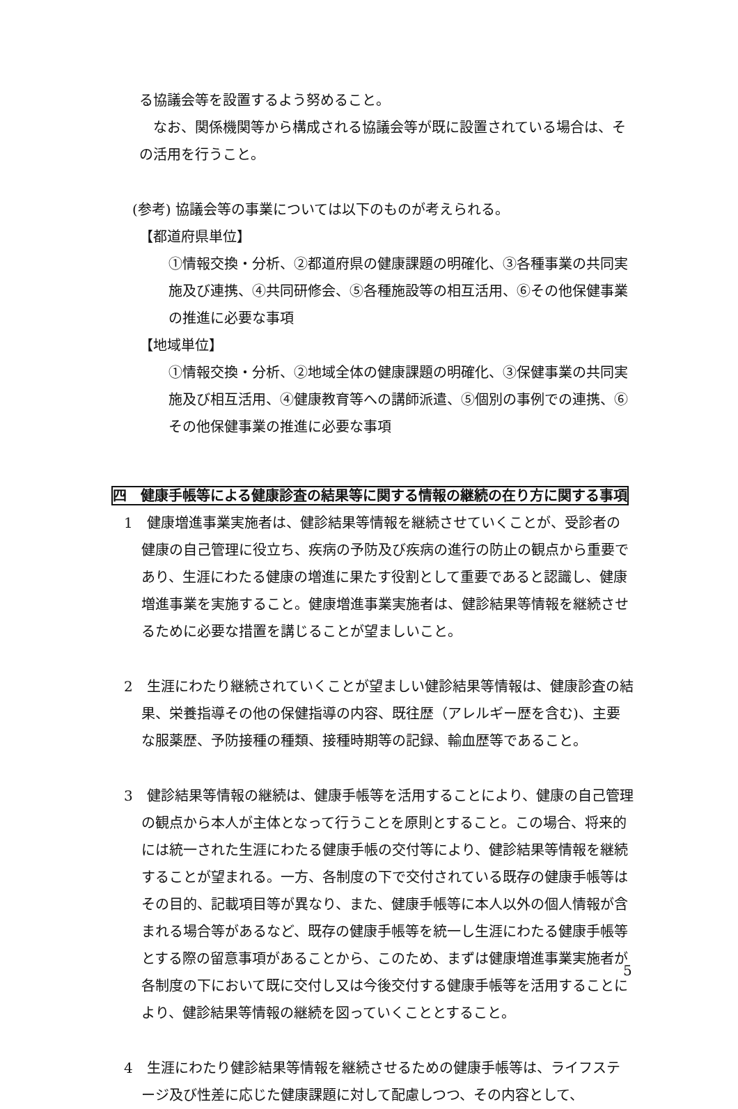る協議会等を設置するよう努めること。
なお、関係機関等から構成される協議会等が既に設置されている場合は、その活用を行うこと。
(参考) 協議会等の事業については以下のものが考えられる。
【都道府県単位】
①情報交換・分析、②都道府県の健康課題の明確化、③各種事業の共同実施及び連携、④共同研修会、⑤各種施設等の相互活用、⑥その他保健事業の推進に必要な事項
【地域単位】
①情報交換・分析、②地域全体の健康課題の明確化、③保健事業の共同実施及び相互活用、④健康教育等への講師派遣、⑤個別の事例での連携、⑥その他保健事業の推進に必要な事項
四　健康手帳等による健康診査の結果等に関する情報の継続の在り方に関する事項
1　健康増進事業実施者は、健診結果等情報を継続させていくことが、受診者の健康の自己管理に役立ち、疾病の予防及び疾病の進行の防止の観点から重要であり、生涯にわたる健康の増進に果たす役割として重要であると認識し、健康増進事業を実施すること。健康増進事業実施者は、健診結果等情報を継続させるために必要な措置を講じることが望ましいこと。
2　生涯にわたり継続されていくことが望ましい健診結果等情報は、健康診査の結果、栄養指導その他の保健指導の内容、既往歴（アレルギー歴を含む)、主要な服薬歴、予防接種の種類、接種時期等の記録、輸血歴等であること。
3　健診結果等情報の継続は、健康手帳等を活用することにより、健康の自己管理の観点から本人が主体となって行うことを原則とすること。この場合、将来的には統一された生涯にわたる健康手帳の交付等により、健診結果等情報を継続することが望まれる。一方、各制度の下で交付されている既存の健康手帳等はその目的、記載項目等が異なり、また、健康手帳等に本人以外の個人情報が含まれる場合等があるなど、既存の健康手帳等を統一し生涯にわたる健康手帳等とする際の留意事項があることから、このため、まずは健康増進事業実施者が各制度の下において既に交付し又は今後交付する健康手帳等を活用することにより、健診結果等情報の継続を図っていくこととすること。
4　生涯にわたり健診結果等情報を継続させるための健康手帳等は、ライフステージ及び性差に応じた健康課題に対して配慮しつつ、その内容として、
5